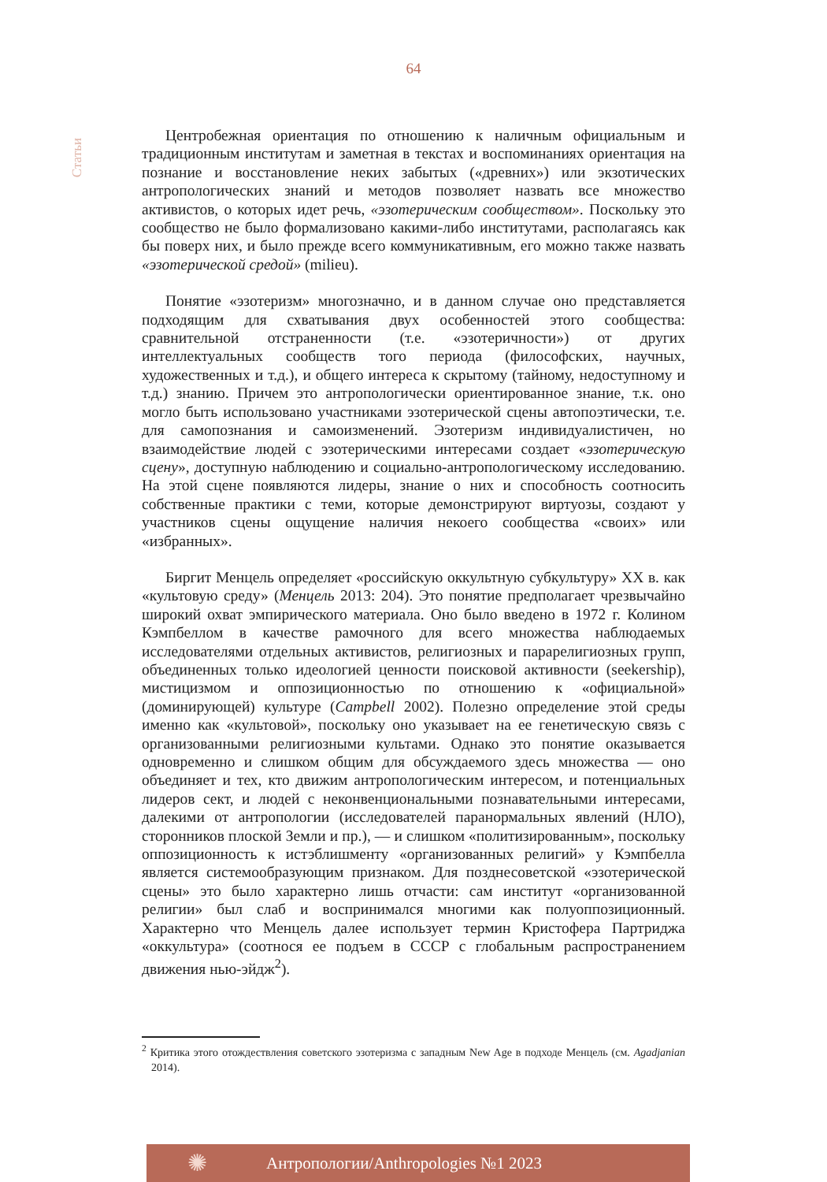64
Статьи
Центробежная ориентация по отношению к наличным официальным и традиционным институтам и заметная в текстах и воспоминаниях ориентация на познание и восстановление неких забытых («древних») или экзотических антропологических знаний и методов позволяет назвать все множество активистов, о которых идет речь, «эзотерическим сообществом». Поскольку это сообщество не было формализовано какими-либо институтами, располагаясь как бы поверх них, и было прежде всего коммуникативным, его можно также назвать «эзотерической средой» (milieu).
Понятие «эзотеризм» многозначно, и в данном случае оно представляется подходящим для схватывания двух особенностей этого сообщества: сравнительной отстраненности (т.е. «эзотеричности») от других интеллектуальных сообществ того периода (философских, научных, художественных и т.д.), и общего интереса к скрытому (тайному, недоступному и т.д.) знанию. Причем это антропологически ориентированное знание, т.к. оно могло быть использовано участниками эзотерической сцены автопоэтически, т.е. для самопознания и самоизменений. Эзотеризм индивидуалистичен, но взаимодействие людей с эзотерическими интересами создает «эзотерическую сцену», доступную наблюдению и социально-антропологическому исследованию. На этой сцене появляются лидеры, знание о них и способность соотносить собственные практики с теми, которые демонстрируют виртуозы, создают у участников сцены ощущение наличия некоего сообщества «своих» или «избранных».
Биргит Менцель определяет «российскую оккультную субкультуру» XX в. как «культовую среду» (Менцель 2013: 204). Это понятие предполагает чрезвычайно широкий охват эмпирического материала. Оно было введено в 1972 г. Колином Кэмпбеллом в качестве рамочного для всего множества наблюдаемых исследователями отдельных активистов, религиозных и парарелигиозных групп, объединенных только идеологией ценности поисковой активности (seekership), мистицизмом и оппозиционностью по отношению к «официальной» (доминирующей) культуре (Campbell 2002). Полезно определение этой среды именно как «культовой», поскольку оно указывает на ее генетическую связь с организованными религиозными культами. Однако это понятие оказывается одновременно и слишком общим для обсуждаемого здесь множества — оно объединяет и тех, кто движим антропологическим интересом, и потенциальных лидеров сект, и людей с неконвенциональными познавательными интересами, далекими от антропологии (исследователей паранормальных явлений (НЛО), сторонников плоской Земли и пр.), — и слишком «политизированным», поскольку оппозиционность к истэблишменту «организованных религий» у Кэмпбелла является системообразующим признаком. Для позднесоветской «эзотерической сцены» это было характерно лишь отчасти: сам институт «организованной религии» был слаб и воспринимался многими как полуоппозиционный. Характерно что Менцель далее использует термин Кристофера Партриджа «оккультура» (соотнося ее подъем в СССР с глобальным распространением движения нью-эйдж<sup>2</sup>).
<sup>2</sup> Критика этого отождествления советского эзотеризма с западным New Age в подходе Менцель (см. Agadjanian 2014).
✺
Антропологии/Anthropologies №1 2023